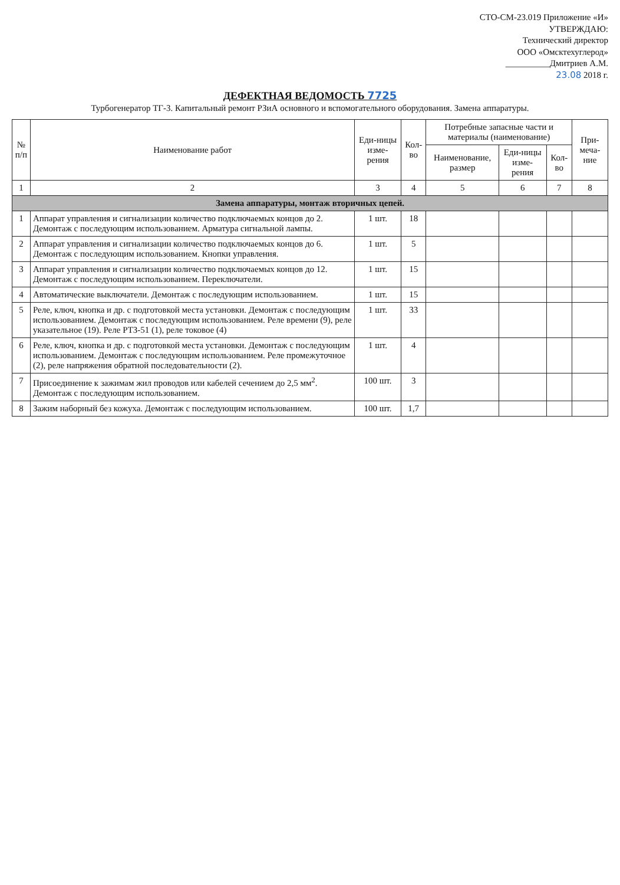СТО-СМ-23.019 Приложение «И»
УТВЕРЖДАЮ:
Технический директор
ООО «Омсктехуглерод»
__________Дмитриев А.М.
23.08 2018 г.
ДЕФЕКТНАЯ ВЕДОМОСТЬ 7725
Турбогенератор ТГ-3. Капитальный ремонт РЗиА основного и вспомогательного оборудования. Замена аппаратуры.
| № п/п | Наименование работ | Еди-ницы изме-рения | Кол-во | Потребные запасные части и материалы (наименование) | | | При-меча-ние |
| --- | --- | --- | --- | --- | --- | --- | --- |
| | | | | Наименование, размер | Еди-ницы изме-рения | Кол-во | |
| 1 | 2 | 3 | 4 | 5 | 6 | 7 | 8 |
| Замена аппаратуры, монтаж вторичных цепей. | | | | | | | |
| 1 | Аппарат управления и сигнализации количество подключаемых концов до 2. Демонтаж с последующим использованием. Арматура сигнальной лампы. | 1 шт. | 18 | | | | |
| 2 | Аппарат управления и сигнализации количество подключаемых концов до 6. Демонтаж с последующим использованием. Кнопки управления. | 1 шт. | 5 | | | | |
| 3 | Аппарат управления и сигнализации количество подключаемых концов до 12. Демонтаж с последующим использованием. Переключатели. | 1 шт. | 15 | | | | |
| 4 | Автоматические выключатели. Демонтаж с последующим использованием. | 1 шт. | 15 | | | | |
| 5 | Реле, ключ, кнопка и др. с подготовкой места установки. Демонтаж с последующим использованием. Демонтаж с последующим использованием. Реле времени (9), реле указательное (19). Реле РТЗ-51 (1), реле токовое (4) | 1 шт. | 33 | | | | |
| 6 | Реле, ключ, кнопка и др. с подготовкой места установки. Демонтаж с последующим использованием. Демонтаж с последующим использованием. Реле промежуточное (2), реле напряжения обратной последовательности (2). | 1 шт. | 4 | | | | |
| 7 | Присоединение к зажимам жил проводов или кабелей сечением до 2,5 мм<sup>2</sup>. Демонтаж с последующим использованием. | 100 шт. | 3 | | | | |
| 8 | Зажим наборный без кожуха. Демонтаж с последующим использованием. | 100 шт. | 1,7 | | | | |